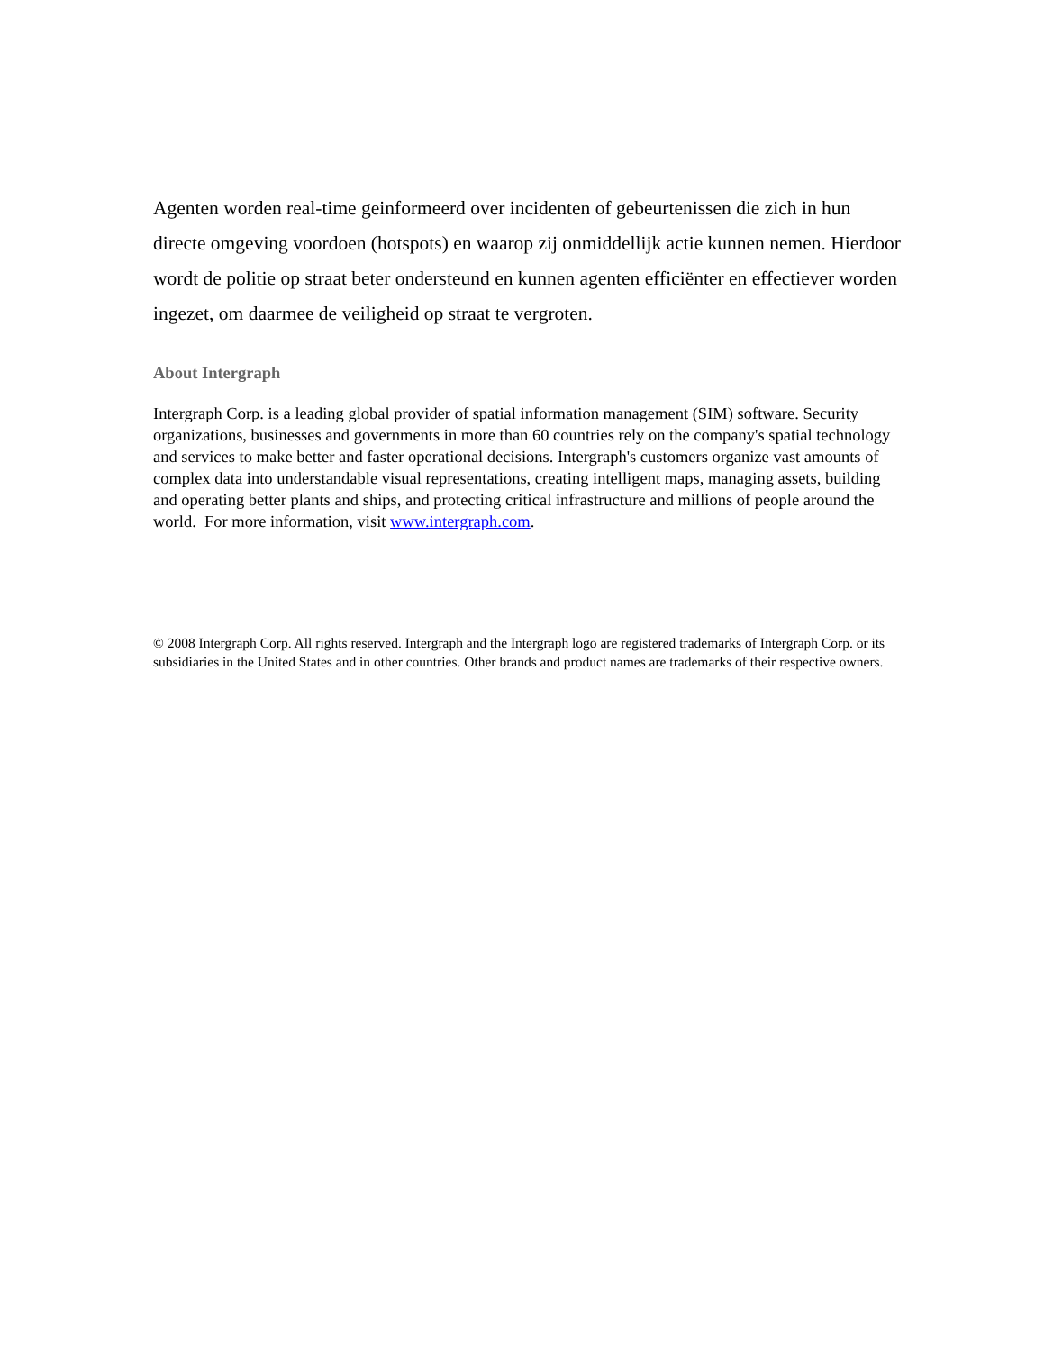Agenten worden real-time geinformeerd over incidenten of gebeurtenissen die zich in hun directe omgeving voordoen (hotspots) en waarop zij onmiddellijk actie kunnen nemen. Hierdoor wordt de politie op straat beter ondersteund en kunnen agenten efficiënter en effectiever worden ingezet, om daarmee de veiligheid op straat te vergroten.
About Intergraph
Intergraph Corp. is a leading global provider of spatial information management (SIM) software. Security organizations, businesses and governments in more than 60 countries rely on the company's spatial technology and services to make better and faster operational decisions. Intergraph's customers organize vast amounts of complex data into understandable visual representations, creating intelligent maps, managing assets, building and operating better plants and ships, and protecting critical infrastructure and millions of people around the world. For more information, visit www.intergraph.com.
© 2008 Intergraph Corp. All rights reserved. Intergraph and the Intergraph logo are registered trademarks of Intergraph Corp. or its subsidiaries in the United States and in other countries. Other brands and product names are trademarks of their respective owners.